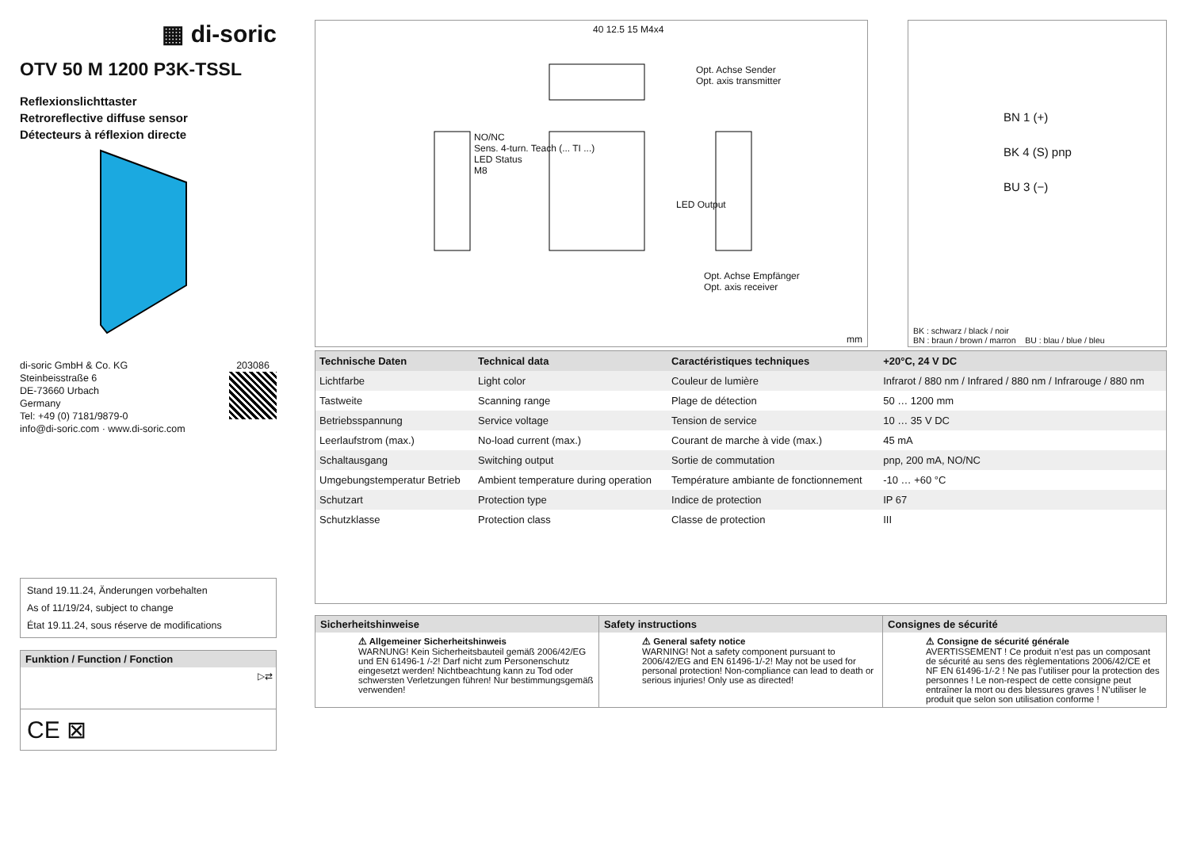▦ di-soric
OTV 50 M 1200 P3K-TSSL
Reflexionslichttaster
Retroreflective diffuse sensor
Détecteurs à réflexion directe
di-soric GmbH & Co. KG
Steinbeisstraße 6
DE-73660 Urbach
Germany
Tel: +49 (0) 7181/9879-0
info@di-soric.com · www.di-soric.com
203086
Stand 19.11.24, Änderungen vorbehalten
As of 11/19/24, subject to change
État 19.11.24, sous réserve de modifications
Funktion / Function / Fonction
▷⇄
CE ⊠
40 12.5 15 M4x4
Opt. Achse Sender
Opt. axis transmitter
NO/NC
Sens. 4-turn. Teach (... TI ...)
LED Status
M8
LED Output
Opt. Achse Empfänger
Opt. axis receiver
mm
BN 1 (+)
BK 4 (S) pnp
BU 3 (−)
BK : schwarz / black / noir
BN : braun / brown / marron BU : blau / blue / bleu
| Technische Daten | Technical data | Caractéristiques techniques | +20°C, 24 V DC |
| --- | --- | --- | --- |
| Lichtfarbe | Light color | Couleur de lumière | Infrarot / 880 nm / Infrared / 880 nm / Infrarouge / 880 nm |
| Tastweite | Scanning range | Plage de détection | 50 … 1200 mm |
| Betriebsspannung | Service voltage | Tension de service | 10 … 35 V DC |
| Leerlaufstrom (max.) | No-load current (max.) | Courant de marche à vide (max.) | 45 mA |
| Schaltausgang | Switching output | Sortie de commutation | pnp, 200 mA, NO/NC |
| Umgebungstemperatur Betrieb | Ambient temperature during operation | Température ambiante de fonctionnement | -10 … +60 °C |
| Schutzart | Protection type | Indice de protection | IP 67 |
| Schutzklasse | Protection class | Classe de protection | III |
Sicherheitshinweise
⚠ Allgemeiner Sicherheitshinweis
WARNUNG! Kein Sicherheitsbauteil gemäß 2006/42/EG und EN 61496-1 /-2! Darf nicht zum Personenschutz eingesetzt werden! Nichtbeachtung kann zu Tod oder schwersten Verletzungen führen! Nur bestimmungsgemäß verwenden!
Safety instructions
⚠ General safety notice
WARNING! Not a safety component pursuant to 2006/42/EG and EN 61496-1/-2! May not be used for personal protection! Non-compliance can lead to death or serious injuries! Only use as directed!
Consignes de sécurité
⚠ Consigne de sécurité générale
AVERTISSEMENT ! Ce produit n’est pas un composant de sécurité au sens des règlementations 2006/42/CE et NF EN 61496-1/-2 ! Ne pas l’utiliser pour la protection des personnes ! Le non-respect de cette consigne peut entraîner la mort ou des blessures graves ! N’utiliser le produit que selon son utilisation conforme !